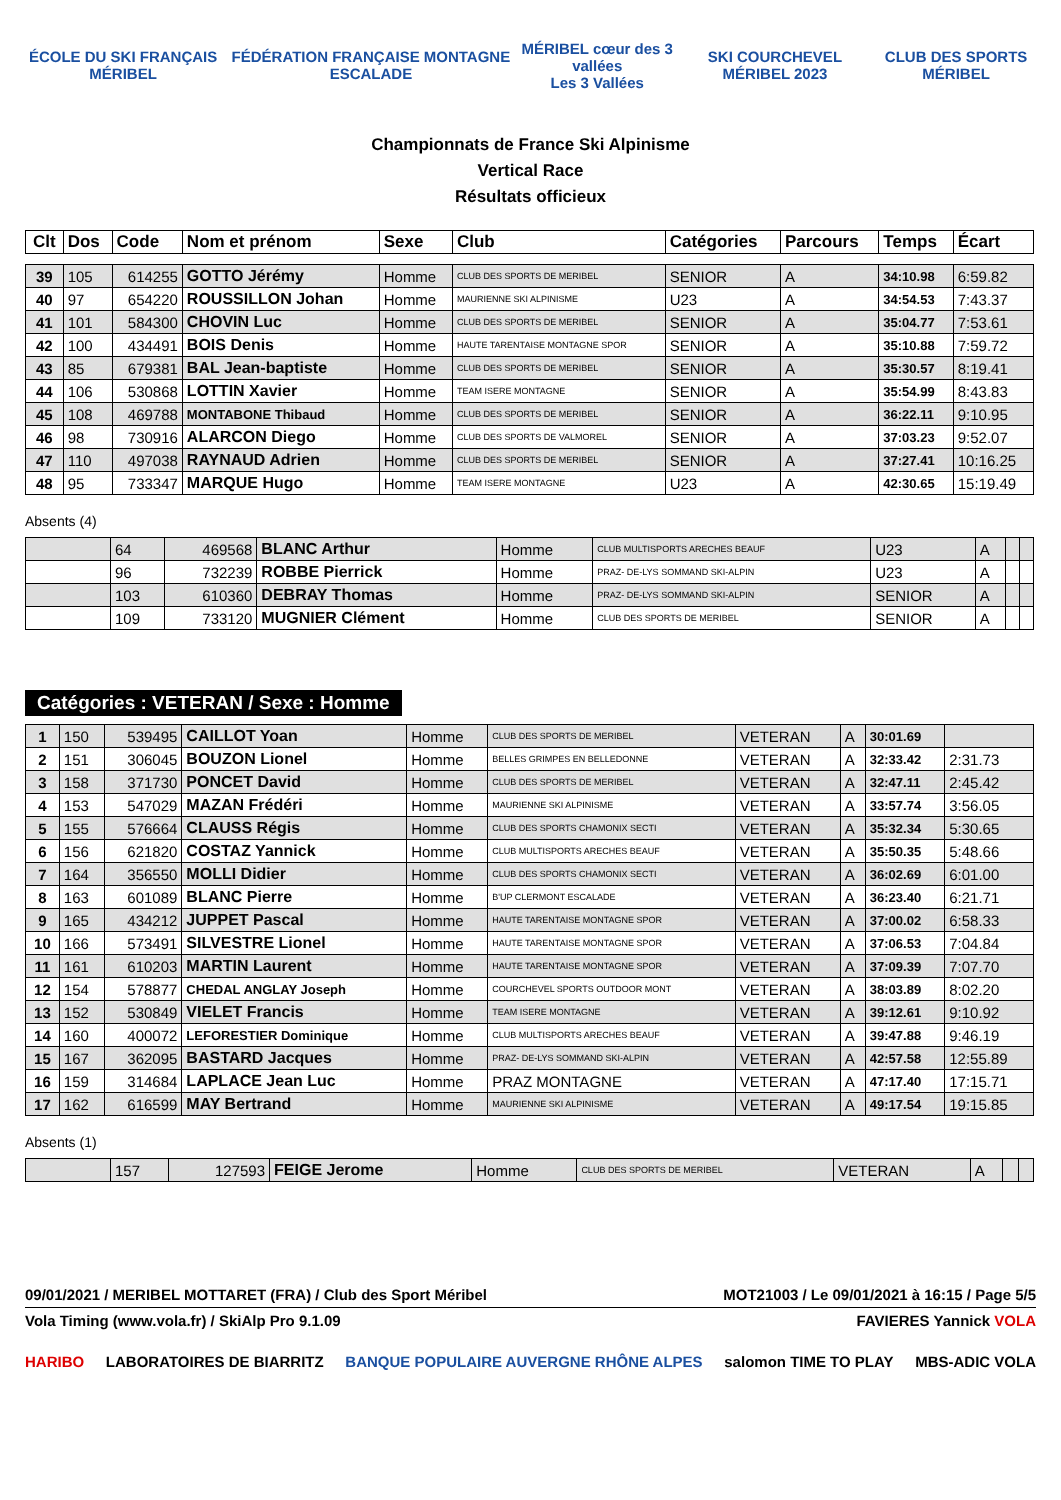ÉCOLE DU SKI FRANÇAIS MÉRIBEL FÉDÉRATION FRANÇAISE MONTAGNE ESCALADE MÉRIBEL cœur des 3 vallées
Les 3 Vallées SKI COURCHEVEL MÉRIBEL 2023 CLUB DES SPORTS MÉRIBEL
Championnats de France Ski Alpinisme
Vertical Race
Résultats officieux
| Clt | Dos | Code | Nom et prénom | Sexe | Club | Catégories | Parcours | Temps | Écart |
| --- | --- | --- | --- | --- | --- | --- | --- | --- | --- |
| 39 | 105 | 614255 | GOTTO Jérémy | Homme | CLUB DES SPORTS DE MERIBEL | SENIOR | A | 34:10.98 | 6:59.82 |
| 40 | 97 | 654220 | ROUSSILLON Johan | Homme | MAURIENNE SKI ALPINISME | U23 | A | 34:54.53 | 7:43.37 |
| 41 | 101 | 584300 | CHOVIN Luc | Homme | CLUB DES SPORTS DE MERIBEL | SENIOR | A | 35:04.77 | 7:53.61 |
| 42 | 100 | 434491 | BOIS Denis | Homme | HAUTE TARENTAISE MONTAGNE SPOR | SENIOR | A | 35:10.88 | 7:59.72 |
| 43 | 85 | 679381 | BAL Jean-baptiste | Homme | CLUB DES SPORTS DE MERIBEL | SENIOR | A | 35:30.57 | 8:19.41 |
| 44 | 106 | 530868 | LOTTIN Xavier | Homme | TEAM ISERE MONTAGNE | SENIOR | A | 35:54.99 | 8:43.83 |
| 45 | 108 | 469788 | MONTABONE Thibaud | Homme | CLUB DES SPORTS DE MERIBEL | SENIOR | A | 36:22.11 | 9:10.95 |
| 46 | 98 | 730916 | ALARCON Diego | Homme | CLUB DES SPORTS DE VALMOREL | SENIOR | A | 37:03.23 | 9:52.07 |
| 47 | 110 | 497038 | RAYNAUD Adrien | Homme | CLUB DES SPORTS DE MERIBEL | SENIOR | A | 37:27.41 | 10:16.25 |
| 48 | 95 | 733347 | MARQUE Hugo | Homme | TEAM ISERE MONTAGNE | U23 | A | 42:30.65 | 15:19.49 |
Absents (4)
| | 64 | 469568 | BLANC Arthur | Homme | CLUB MULTISPORTS ARECHES BEAUF | U23 | A | | |
| | 96 | 732239 | ROBBE Pierrick | Homme | PRAZ- DE-LYS SOMMAND SKI-ALPIN | U23 | A | | |
| | 103 | 610360 | DEBRAY Thomas | Homme | PRAZ- DE-LYS SOMMAND SKI-ALPIN | SENIOR | A | | |
| | 109 | 733120 | MUGNIER Clément | Homme | CLUB DES SPORTS DE MERIBEL | SENIOR | A | | |
Catégories : VETERAN / Sexe : Homme
| 1 | 150 | 539495 | CAILLOT Yoan | Homme | CLUB DES SPORTS DE MERIBEL | VETERAN | A | 30:01.69 | |
| 2 | 151 | 306045 | BOUZON Lionel | Homme | BELLES GRIMPES EN BELLEDONNE | VETERAN | A | 32:33.42 | 2:31.73 |
| 3 | 158 | 371730 | PONCET David | Homme | CLUB DES SPORTS DE MERIBEL | VETERAN | A | 32:47.11 | 2:45.42 |
| 4 | 153 | 547029 | MAZAN Frédéri | Homme | MAURIENNE SKI ALPINISME | VETERAN | A | 33:57.74 | 3:56.05 |
| 5 | 155 | 576664 | CLAUSS Régis | Homme | CLUB DES SPORTS CHAMONIX SECTI | VETERAN | A | 35:32.34 | 5:30.65 |
| 6 | 156 | 621820 | COSTAZ Yannick | Homme | CLUB MULTISPORTS ARECHES BEAUF | VETERAN | A | 35:50.35 | 5:48.66 |
| 7 | 164 | 356550 | MOLLI Didier | Homme | CLUB DES SPORTS CHAMONIX SECTI | VETERAN | A | 36:02.69 | 6:01.00 |
| 8 | 163 | 601089 | BLANC Pierre | Homme | B'UP CLERMONT ESCALADE | VETERAN | A | 36:23.40 | 6:21.71 |
| 9 | 165 | 434212 | JUPPET Pascal | Homme | HAUTE TARENTAISE MONTAGNE SPOR | VETERAN | A | 37:00.02 | 6:58.33 |
| 10 | 166 | 573491 | SILVESTRE Lionel | Homme | HAUTE TARENTAISE MONTAGNE SPOR | VETERAN | A | 37:06.53 | 7:04.84 |
| 11 | 161 | 610203 | MARTIN Laurent | Homme | HAUTE TARENTAISE MONTAGNE SPOR | VETERAN | A | 37:09.39 | 7:07.70 |
| 12 | 154 | 578877 | CHEDAL ANGLAY Joseph | Homme | COURCHEVEL SPORTS OUTDOOR MONT | VETERAN | A | 38:03.89 | 8:02.20 |
| 13 | 152 | 530849 | VIELET Francis | Homme | TEAM ISERE MONTAGNE | VETERAN | A | 39:12.61 | 9:10.92 |
| 14 | 160 | 400072 | LEFORESTIER Dominique | Homme | CLUB MULTISPORTS ARECHES BEAUF | VETERAN | A | 39:47.88 | 9:46.19 |
| 15 | 167 | 362095 | BASTARD Jacques | Homme | PRAZ- DE-LYS SOMMAND SKI-ALPIN | VETERAN | A | 42:57.58 | 12:55.89 |
| 16 | 159 | 314684 | LAPLACE Jean Luc | Homme | PRAZ MONTAGNE | VETERAN | A | 47:17.40 | 17:15.71 |
| 17 | 162 | 616599 | MAY Bertrand | Homme | MAURIENNE SKI ALPINISME | VETERAN | A | 49:17.54 | 19:15.85 |
Absents (1)
| | 157 | 127593 | FEIGE Jerome | Homme | CLUB DES SPORTS DE MERIBEL | VETERAN | A | | |
09/01/2021 / MERIBEL MOTTARET (FRA) / Club des Sport Méribel MOT21003 / Le 09/01/2021 à 16:15 / Page 5/5
Vola Timing (www.vola.fr) / SkiAlp Pro 9.1.09 FAVIERES Yannick VOLA
HARIBO LABORATOIRES DE BIARRITZ BANQUE POPULAIRE AUVERGNE RHÔNE ALPES salomon TIME TO PLAY MBS-ADIC VOLA